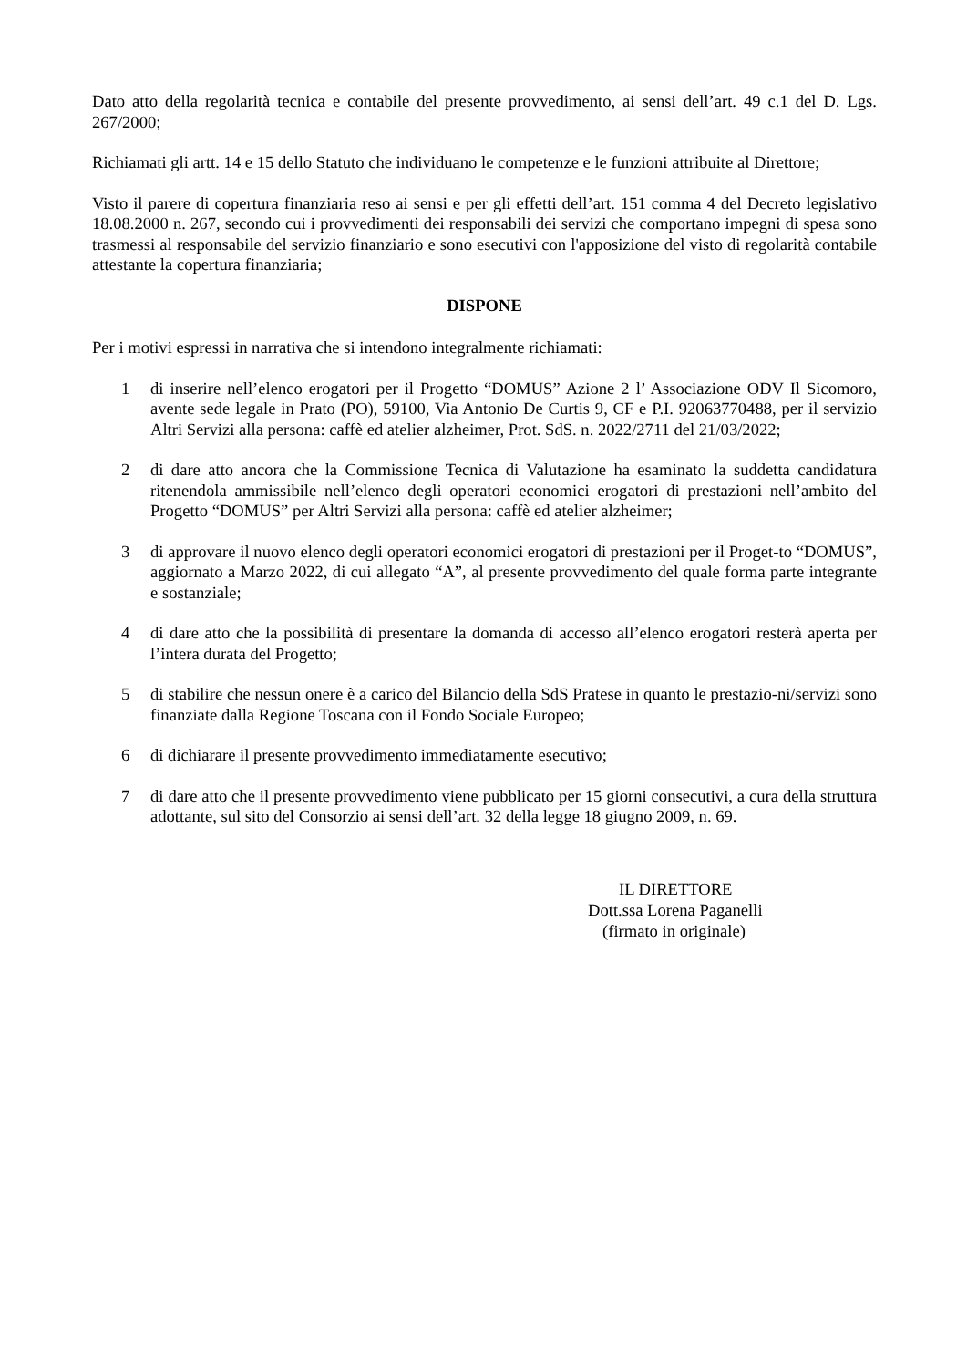Dato atto della regolarità tecnica e contabile del presente provvedimento, ai sensi dell’art. 49 c.1 del D. Lgs. 267/2000;
Richiamati gli artt. 14 e 15 dello Statuto che individuano le competenze e le funzioni attribuite al Direttore;
Visto il parere di copertura finanziaria reso ai sensi e per gli effetti dell’art. 151 comma 4 del Decreto legislativo 18.08.2000 n. 267, secondo cui i provvedimenti dei responsabili dei servizi che comportano impegni di spesa sono trasmessi al responsabile del servizio finanziario e sono esecutivi con l'apposizione del visto di regolarità contabile attestante la copertura finanziaria;
DISPONE
Per i motivi espressi in narrativa che si intendono integralmente richiamati:
1 di inserire nell’elenco erogatori per il Progetto “DOMUS” Azione 2 l’ Associazione ODV Il Sicomoro, avente sede legale in Prato (PO), 59100, Via Antonio De Curtis 9, CF e P.I. 92063770488, per il servizio Altri Servizi alla persona: caffè ed atelier alzheimer, Prot. SdS. n. 2022/2711 del 21/03/2022;
2 di dare atto ancora che la Commissione Tecnica di Valutazione ha esaminato la suddetta candidatura ritenendola ammissibile nell’elenco degli operatori economici erogatori di prestazioni nell’ambito del Progetto “DOMUS” per Altri Servizi alla persona: caffè ed atelier alzheimer;
3 di approvare il nuovo elenco degli operatori economici erogatori di prestazioni per il Proget-to “DOMUS”, aggiornato a Marzo 2022, di cui allegato “A”, al presente provvedimento del quale forma parte integrante e sostanziale;
4 di dare atto che la possibilità di presentare la domanda di accesso all’elenco erogatori resterà aperta per l’intera durata del Progetto;
5 di stabilire che nessun onere è a carico del Bilancio della SdS Pratese in quanto le prestazio-ni/servizi sono finanziate dalla Regione Toscana con il Fondo Sociale Europeo;
6 di dichiarare il presente provvedimento immediatamente esecutivo;
7 di dare atto che il presente provvedimento viene pubblicato per 15 giorni consecutivi, a cura della struttura adottante, sul sito del Consorzio ai sensi dell’art. 32 della legge 18 giugno 2009, n. 69.
IL DIRETTORE
Dott.ssa Lorena Paganelli
(firmato in originale)